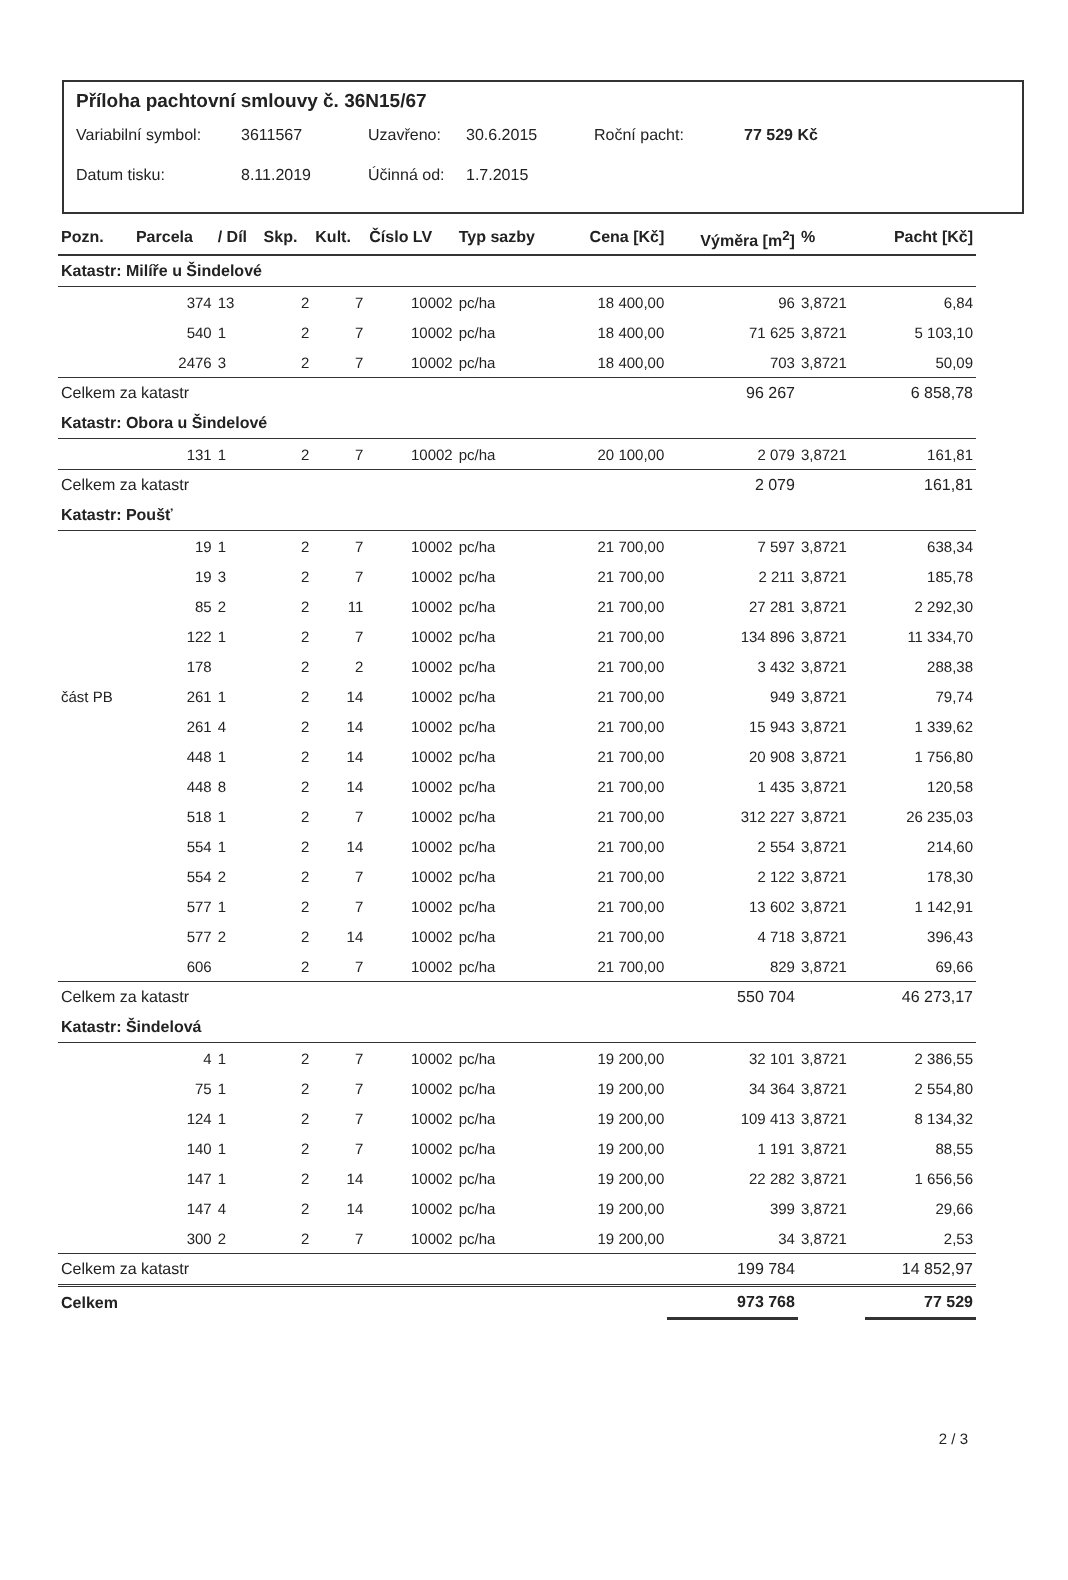Příloha pachtovní smlouvy č. 36N15/67
Variabilní symbol: 3611567 Uzavřeno: 30.6.2015 Roční pacht: 77 529 Kč
Datum tisku: 8.11.2019 Účinná od: 1.7.2015
| Pozn. | Parcela | / Díl | Skp. | Kult. | Číslo LV | Typ sazby | Cena [Kč] | Výměra [m<sup>2</sup>] | % | Pacht [Kč] |
| --- | --- | --- | --- | --- | --- | --- | --- | --- | --- | --- |
| Katastr: Milíře u Šindelové | | | | | | | | | | |
| | 374 | 13 | 2 | 7 | 10002 | pc/ha | 18 400,00 | 96 | 3,8721 | 6,84 |
| | 540 | 1 | 2 | 7 | 10002 | pc/ha | 18 400,00 | 71 625 | 3,8721 | 5 103,10 |
| | 2476 | 3 | 2 | 7 | 10002 | pc/ha | 18 400,00 | 703 | 3,8721 | 50,09 |
| Celkem za katastr | | | | | | | | 96 267 | | 6 858,78 |
| Katastr: Obora u Šindelové | | | | | | | | | | |
| | 131 | 1 | 2 | 7 | 10002 | pc/ha | 20 100,00 | 2 079 | 3,8721 | 161,81 |
| Celkem za katastr | | | | | | | | 2 079 | | 161,81 |
| Katastr: Poušť | | | | | | | | | | |
| | 19 | 1 | 2 | 7 | 10002 | pc/ha | 21 700,00 | 7 597 | 3,8721 | 638,34 |
| | 19 | 3 | 2 | 7 | 10002 | pc/ha | 21 700,00 | 2 211 | 3,8721 | 185,78 |
| | 85 | 2 | 2 | 11 | 10002 | pc/ha | 21 700,00 | 27 281 | 3,8721 | 2 292,30 |
| | 122 | 1 | 2 | 7 | 10002 | pc/ha | 21 700,00 | 134 896 | 3,8721 | 11 334,70 |
| | 178 | | 2 | 2 | 10002 | pc/ha | 21 700,00 | 3 432 | 3,8721 | 288,38 |
| část PB | 261 | 1 | 2 | 14 | 10002 | pc/ha | 21 700,00 | 949 | 3,8721 | 79,74 |
| | 261 | 4 | 2 | 14 | 10002 | pc/ha | 21 700,00 | 15 943 | 3,8721 | 1 339,62 |
| | 448 | 1 | 2 | 14 | 10002 | pc/ha | 21 700,00 | 20 908 | 3,8721 | 1 756,80 |
| | 448 | 8 | 2 | 14 | 10002 | pc/ha | 21 700,00 | 1 435 | 3,8721 | 120,58 |
| | 518 | 1 | 2 | 7 | 10002 | pc/ha | 21 700,00 | 312 227 | 3,8721 | 26 235,03 |
| | 554 | 1 | 2 | 14 | 10002 | pc/ha | 21 700,00 | 2 554 | 3,8721 | 214,60 |
| | 554 | 2 | 2 | 7 | 10002 | pc/ha | 21 700,00 | 2 122 | 3,8721 | 178,30 |
| | 577 | 1 | 2 | 7 | 10002 | pc/ha | 21 700,00 | 13 602 | 3,8721 | 1 142,91 |
| | 577 | 2 | 2 | 14 | 10002 | pc/ha | 21 700,00 | 4 718 | 3,8721 | 396,43 |
| | 606 | | 2 | 7 | 10002 | pc/ha | 21 700,00 | 829 | 3,8721 | 69,66 |
| Celkem za katastr | | | | | | | | 550 704 | | 46 273,17 |
| Katastr: Šindelová | | | | | | | | | | |
| | 4 | 1 | 2 | 7 | 10002 | pc/ha | 19 200,00 | 32 101 | 3,8721 | 2 386,55 |
| | 75 | 1 | 2 | 7 | 10002 | pc/ha | 19 200,00 | 34 364 | 3,8721 | 2 554,80 |
| | 124 | 1 | 2 | 7 | 10002 | pc/ha | 19 200,00 | 109 413 | 3,8721 | 8 134,32 |
| | 140 | 1 | 2 | 7 | 10002 | pc/ha | 19 200,00 | 1 191 | 3,8721 | 88,55 |
| | 147 | 1 | 2 | 14 | 10002 | pc/ha | 19 200,00 | 22 282 | 3,8721 | 1 656,56 |
| | 147 | 4 | 2 | 14 | 10002 | pc/ha | 19 200,00 | 399 | 3,8721 | 29,66 |
| | 300 | 2 | 2 | 7 | 10002 | pc/ha | 19 200,00 | 34 | 3,8721 | 2,53 |
| Celkem za katastr | | | | | | | | 199 784 | | 14 852,97 |
| Celkem | | | | | | | | 973 768 | | 77 529 |
2 / 3